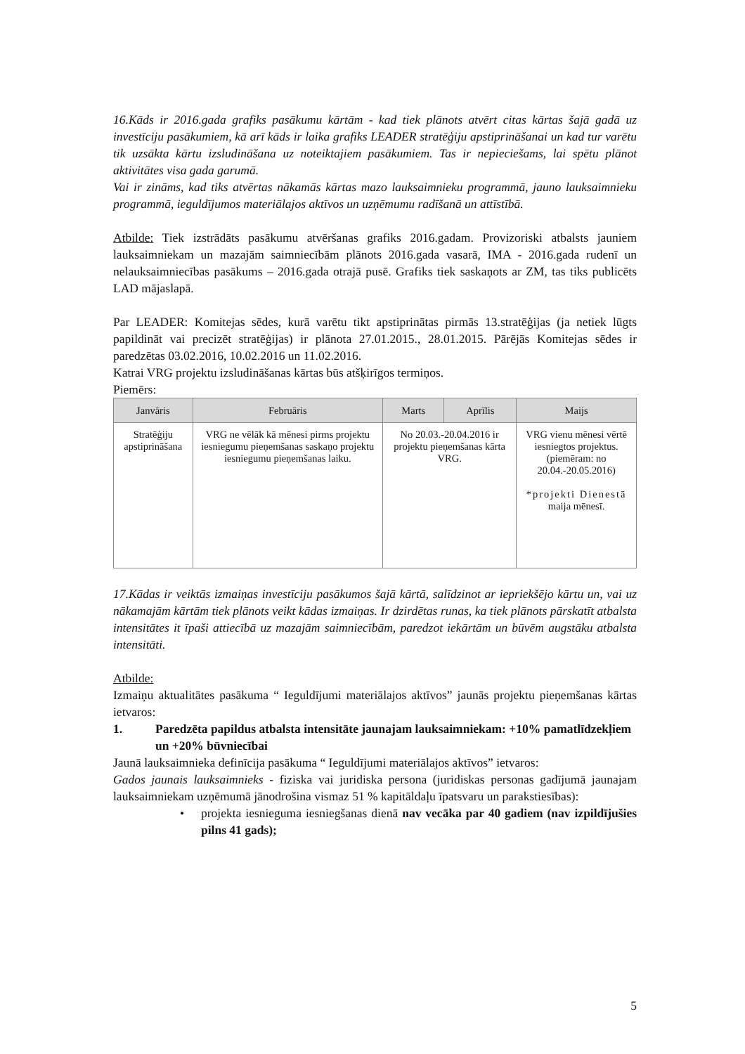16.Kāds ir 2016.gada grafiks pasākumu kārtām - kad tiek plānots atvērt citas kārtas šajā gadā uz investīciju pasākumiem, kā arī kāds ir laika grafiks LEADER stratēģiju apstiprināšanai un kad tur varētu tik uzsākta kārtu izsludināšana uz noteiktajiem pasākumiem. Tas ir nepieciešams, lai spētu plānot aktivitātes visa gada garumā.
Vai ir zināms, kad tiks atvērtas nākamās kārtas mazo lauksaimnieku programmā, jauno lauksaimnieku programmā, ieguldījumos materiālajos aktīvos un uzņēmumu radīšanā un attīstībā.
Atbilde: Tiek izstrādāts pasākumu atvēršanas grafiks 2016.gadam. Provizoriski atbalsts jauniem lauksaimniekam un mazajām saimniecībām plānots 2016.gada vasarā, IMA - 2016.gada rudenī un nelauksaimniecības pasākums – 2016.gada otrajā pusē. Grafiks tiek saskaņots ar ZM, tas tiks publicēts LAD mājaslapā.
Par LEADER: Komitejas sēdes, kurā varētu tikt apstiprinātas pirmās 13.stratēģijas (ja netiek lūgts papildināt vai precizēt stratēģijas) ir plānota 27.01.2015., 28.01.2015. Pārējās Komitejas sēdes ir paredzētas 03.02.2016, 10.02.2016 un 11.02.2016.
Katrai VRG projektu izsludināšanas kārtas būs atšķirīgos termiņos.
Piemērs:
| Janvāris | Februāris | Marts | Aprīlis | Maijs |
| --- | --- | --- | --- | --- |
| Stratēģiju apstiprināšana | VRG ne vēlāk kā mēnesi pirms projektu iesniegumu pieņemšanas saskaņo projektu iesniegumu pieņemšanas laiku. | No 20.03.-20.04.2016 ir projektu pieņemšanas kārta VRG. | | VRG vienu mēnesi vērtē iesniegtos projektus. (piemēram: no 20.04.-20.05.2016) *projekti Dienestā maija mēnesī. |
17.Kādas ir veiktās izmaiņas investīciju pasākumos šajā kārtā, salīdzinot ar iepriekšējo kārtu un, vai uz nākamajām kārtām tiek plānots veikt kādas izmaiņas. Ir dzirdētas runas, ka tiek plānots pārskatīt atbalsta intensitātes it īpaši attiecībā uz mazajām saimniecībām, paredzot iekārtām un būvēm augstāku atbalsta intensitāti.
Atbilde:
Izmaiņu aktualitātes pasākuma “ Ieguldījumi materiālajos aktīvos” jaunās projektu pieņemšanas kārtas ietvaros:
1. Paredzēta papildus atbalsta intensitāte jaunajam lauksaimniekam: +10% pamatlīdzekļiem un +20% būvniecībai
Jaunā lauksaimnieka definīcija pasākuma “ Ieguldījumi materiālajos aktīvos” ietvaros:
Gados jaunais lauksaimnieks - fiziska vai juridiska persona (juridiskas personas gadījumā jaunajam lauksaimniekam uzņēmumā jānodrošina vismaz 51 % kapitāldaļu īpatsvaru un parakstiesības):
• projekta iesnieguma iesniegšanas dienā nav vecāka par 40 gadiem (nav izpildījušies pilns 41 gads);
5